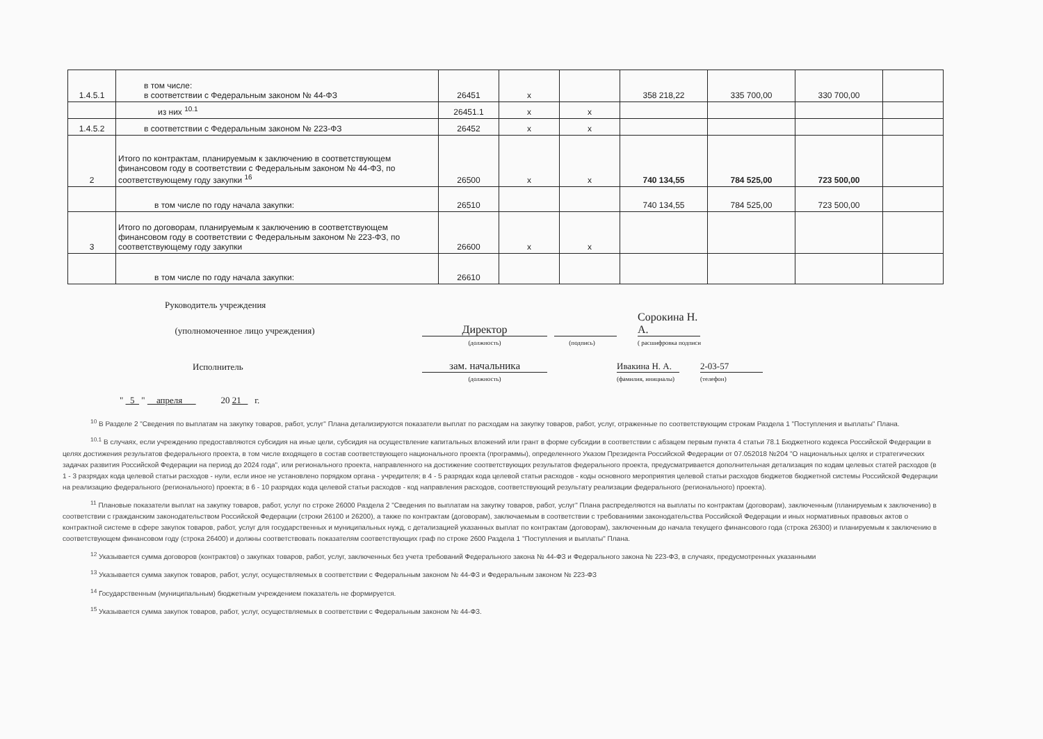| 1.4.5.1 | в том числе: в соответствии с Федеральным законом № 44-ФЗ | 26451 | х | | 358 218,22 | 335 700,00 | 330 700,00 | |
| | из них <sup>10.1</sup> | 26451.1 | х | х | | | | |
| 1.4.5.2 | в соответствии с Федеральным законом № 223-ФЗ | 26452 | х | х | | | | |
| 2 | Итого по контрактам, планируемым к заключению в соответствующем финансовом году в соответствии с Федеральным законом № 44-ФЗ, по соответствующему году закупки <sup>16</sup> | 26500 | х | х | 740 134,55 | 784 525,00 | 723 500,00 | |
| | в том числе по году начала закупки: | 26510 | | | 740 134,55 | 784 525,00 | 723 500,00 | |
| 3 | Итого по договорам, планируемым к заключению в соответствующем финансовом году в соответствии с Федеральным законом № 223-ФЗ, по соответствующему году закупки | 26600 | х | х | | | | |
| | в том числе по году начала закупки: | 26610 | | | | | | |
Руководитель учреждения
(уполномоченное лицо учреждения)
Директор
Сорокина Н. А.
(должность)
(подпись)
( расшифровка подписи
Исполнитель
зам. начальника
Ивакина Н. А.
2-03-57
(должность)
(фамилия, инициалы)
(телефон)
" 5 " апреля 20 21 г.
<sup>10</sup> В Разделе 2 "Сведения по выплатам на закупку товаров, работ, услуг" Плана детализируются показатели выплат по расходам на закупку товаров, работ, услуг, отраженные по соответствующим строкам Раздела 1 "Поступления и выплаты" Плана.
<sup>10.1</sup> В случаях, если учреждению предоставляются субсидия на иные цели, субсидия на осуществление капитальных вложений или грант в форме субсидии в соответствии с абзацем первым пункта 4 статьи 78.1 Бюджетного кодекса Российской Федерации в целях достижения результатов федерального проекта, в том числе входящего в состав соответствующего национального проекта (программы), определенного Указом Президента Российской Федерации от 07.052018 №204 "О национальных целях и стратегических задачах развития Российской Федерации на период до 2024 года", или регионального проекта, направленного на достижение соответствующих результатов федерального проекта, предусматривается дополнительная детализация по кодам целевых статей расходов (в 1 - 3 разрядах кода целевой статьи расходов - нули, если иное не установлено порядком органа - учредителя; в 4 - 5 разрядах кода целевой статьи расходов - коды основного мероприятия целевой статьи расходов бюджетов бюджетной системы Российской Федерации на реализацию федерального (регионального) проекта; в 6 - 10 разрядах кода целевой статьи расходов - код направления расходов, соответствующий результату реализации федерального (регионального) проекта).
<sup>11</sup> Плановые показатели выплат на закупку товаров, работ, услуг по строке 26000 Раздела 2 "Сведения по выплатам на закупку товаров, работ, услуг" Плана распределяются на выплаты по контрактам (договорам), заключенным (планируемым к заключению) в соответствии с гражданским законодательством Российской Федерации (строки 26100 и 26200), а также по контрактам (договорам), заключаемым в соответствии с требованиями законодательства Российской Федерации и иных нормативных правовых актов о контрактной системе в сфере закупок товаров, работ, услуг для государственных и муниципальных нужд, с детализацией указанных выплат по контрактам (договорам), заключенным до начала текущего финансового года (строка 26300) и планируемым к заключению в соответствующем финансовом году (строка 26400) и должны соответствовать показателям соответствующих граф по строке 2600 Раздела 1 "Поступления и выплаты" Плана.
<sup>12</sup> Указывается сумма договоров (контрактов) о закупках товаров, работ, услуг, заключенных без учета требований Федерального закона № 44-ФЗ и Федерального закона № 223-ФЗ, в случаях, предусмотренных указанными
<sup>13</sup> Указывается сумма закупок товаров, работ, услуг, осуществляемых в соответствии с Федеральным законом № 44-ФЗ и Федеральным законом № 223-ФЗ
<sup>14</sup> Государственным (муниципальным) бюджетным учреждением показатель не формируется.
<sup>15</sup> Указывается сумма закупок товаров, работ, услуг, осуществляемых в соответствии с Федеральным законом № 44-ФЗ.